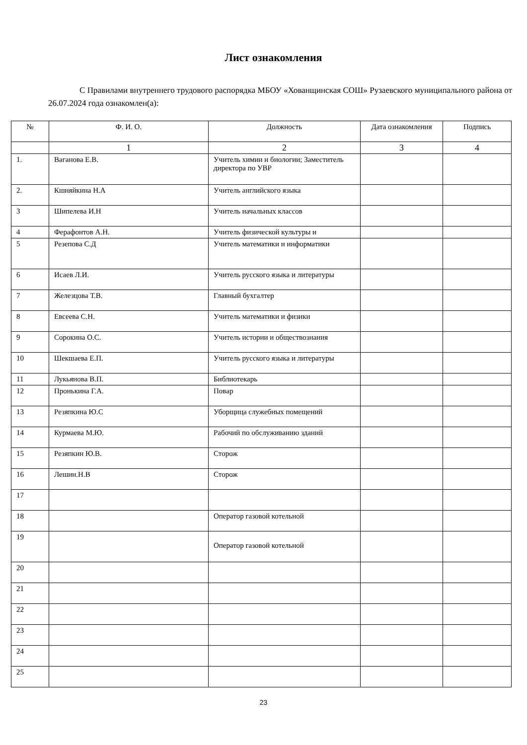Лист ознакомления
С Правилами внутреннего трудового распорядка МБОУ «Хованщинская СОШ» Рузаевского муниципального района от 26.07.2024 года ознакомлен(а):
| № | Ф. И. О. | Должность | Дата ознакомления | Подпись |
| --- | --- | --- | --- | --- |
| | 1 | 2 | 3 | 4 |
| 1. | Ваганова Е.В. | Учитель химии и биологии; Заместитель директора по УВР | | |
| 2. | Кшняйкина Н.А | Учитель английского языка | | |
| 3 | Шипелева И.Н | Учитель начальных классов | | |
| 4 | Ферафонтов А.Н. | Учитель физической культуры и | | |
| 5 | Резепова С.Д | Учитель математики и информатики | | |
| 6 | Исаев Л.И. | Учитель русского языка и литературы | | |
| 7 | Железцова Т.В. | Главный бухгалтер | | |
| 8 | Евсеева С.Н. | Учитель математики и физики | | |
| 9 | Сорокина О.С. | Учитель истории и обществознания | | |
| 10 | Шекшаева Е.П. | Учитель русского языка и литературы | | |
| 11 | Лукьянова В.П. | Библиотекарь | | |
| 12 | Пронькина Г.А. | Повар | | |
| 13 | Резяпкина Ю.С | Уборщица служебных помещений | | |
| 14 | Курмаева М.Ю. | Рабочий по обслуживанию зданий | | |
| 15 | Резяпкин Ю.В. | Сторож | | |
| 16 | Лешин.Н.В | Сторож | | |
| 17 | | | | |
| 18 | | Оператор газовой котельной | | |
| 19 | | Оператор газовой котельной | | |
| 20 | | | | |
| 21 | | | | |
| 22 | | | | |
| 23 | | | | |
| 24 | | | | |
| 25 | | | | |
23